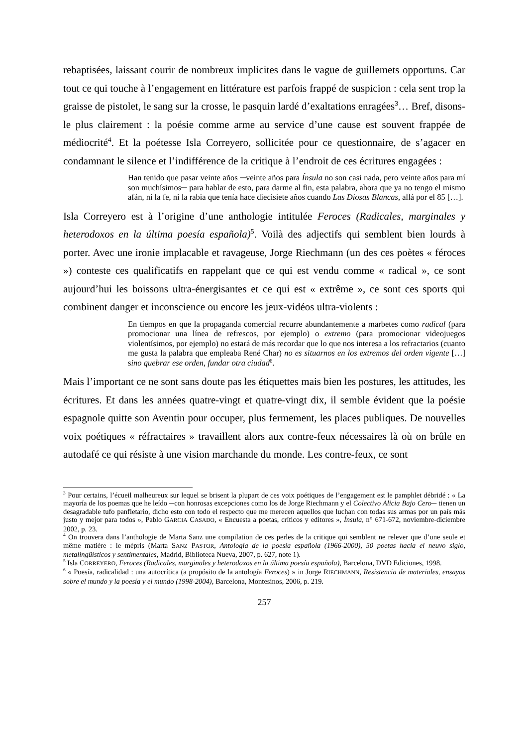rebaptisées, laissant courir de nombreux implicites dans le vague de guillemets opportuns. Car tout ce qui touche à l’engagement en littérature est parfois frappé de suspicion : cela sent trop la graisse de pistolet, le sang sur la crosse, le pasquin lardé d’exaltations enragées<sup>3</sup>… Bref, disons-le plus clairement : la poésie comme arme au service d’une cause est souvent frappée de médiocrité<sup>4</sup>. Et la poétesse Isla Correyero, sollicitée pour ce questionnaire, de s’agacer en condamnant le silence et l’indifférence de la critique à l’endroit de ces écritures engagées :
Han tenido que pasar veinte años ─veinte años para Ínsula no son casi nada, pero veinte años para mí son muchísimos─ para hablar de esto, para darme al fin, esta palabra, ahora que ya no tengo el mismo afán, ni la fe, ni la rabia que tenía hace diecisiete años cuando Las Diosas Blancas, allá por el 85 […].
Isla Correyero est à l’origine d’une anthologie intitulée Feroces (Radicales, marginales y heterodoxos en la última poesía española)<sup>5</sup>. Voilà des adjectifs qui semblent bien lourds à porter. Avec une ironie implacable et ravageuse, Jorge Riechmann (un des ces poètes « féroces ») conteste ces qualificatifs en rappelant que ce qui est vendu comme « radical », ce sont aujourd’hui les boissons ultra-énergisantes et ce qui est « extrême », ce sont ces sports qui combinent danger et inconscience ou encore les jeux-vidéos ultra-violents :
En tiempos en que la propaganda comercial recurre abundantemente a marbetes como radical (para promocionar una línea de refrescos, por ejemplo) o extremo (para promocionar videojuegos violentísimos, por ejemplo) no estará de más recordar que lo que nos interesa a los refractarios (cuanto me gusta la palabra que empleaba René Char) no es situarnos en los extremos del orden vigente […] sino quebrar ese orden, fundar otra ciudad<sup>6</sup>.
Mais l’important ce ne sont sans doute pas les étiquettes mais bien les postures, les attitudes, les écritures. Et dans les années quatre-vingt et quatre-vingt dix, il semble évident que la poésie espagnole quitte son Aventin pour occuper, plus fermement, les places publiques. De nouvelles voix poétiques « réfractaires » travaillent alors aux contre-feux nécessaires là où on brûle en autodafé ce qui résiste à une vision marchande du monde. Les contre-feux, ce sont
<sup>3</sup> Pour certains, l’écueil malheureux sur lequel se brisent la plupart de ces voix poétiques de l’engagement est le pamphlet débridé : « La mayoría de los poemas que he leído ─con honrosas excepciones como los de Jorge Riechmann y el Colectivo Alicia Bajo Cero─ tienen un desagradable tufo panfletario, dicho esto con todo el respecto que me merecen aquellos que luchan con todas sus armas por un país más justo y mejor para todos », Pablo GARCIA CASADO, « Encuesta a poetas, críticos y editores », Ínsula, n° 671-672, noviembre-diciembre 2002, p. 23.
<sup>4</sup> On trouvera dans l’anthologie de Marta Sanz une compilation de ces perles de la critique qui semblent ne relever que d’une seule et même matière : le mépris (Marta SANZ PASTOR, Antología de la poesía española (1966-2000), 50 poetas hacia el neuvo siglo, metalingüísticos y sentimentales, Madrid, Biblioteca Nueva, 2007, p. 627, note 1).
<sup>5</sup> Isla CORREYERO, Feroces (Radicales, marginales y heterodoxos en la última poesía española), Barcelona, DVD Ediciones, 1998.
<sup>6</sup> « Poesía, radicalidad : una autocrítica (a propósito de la antología Feroces) » in Jorge RIECHMANN, Resistencia de materiales, ensayos sobre el mundo y la poesía y el mundo (1998-2004), Barcelona, Montesinos, 2006, p. 219.
257